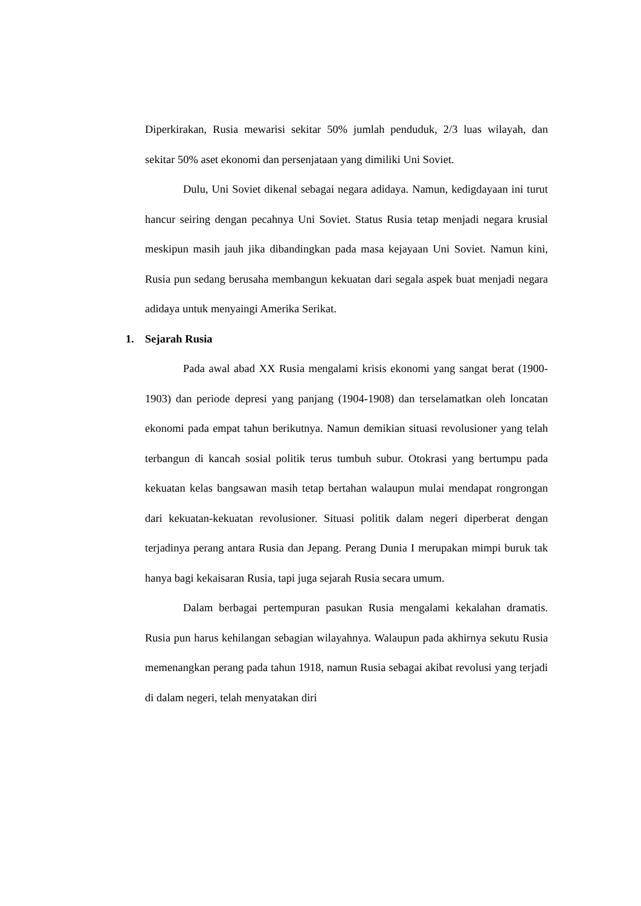Diperkirakan, Rusia mewarisi sekitar 50% jumlah penduduk, 2/3 luas wilayah, dan sekitar 50% aset ekonomi dan persenjataan yang dimiliki Uni Soviet.
Dulu, Uni Soviet dikenal sebagai negara adidaya. Namun, kedigdayaan ini turut hancur seiring dengan pecahnya Uni Soviet. Status Rusia tetap menjadi negara krusial meskipun masih jauh jika dibandingkan pada masa kejayaan Uni Soviet. Namun kini, Rusia pun sedang berusaha membangun kekuatan dari segala aspek buat menjadi negara adidaya untuk menyaingi Amerika Serikat.
1. Sejarah Rusia
Pada awal abad XX Rusia mengalami krisis ekonomi yang sangat berat (1900-1903) dan periode depresi yang panjang (1904-1908) dan terselamatkan oleh loncatan ekonomi pada empat tahun berikutnya. Namun demikian situasi revolusioner yang telah terbangun di kancah sosial politik terus tumbuh subur. Otokrasi yang bertumpu pada kekuatan kelas bangsawan masih tetap bertahan walaupun mulai mendapat rongrongan dari kekuatan-kekuatan revolusioner. Situasi politik dalam negeri diperberat dengan terjadinya perang antara Rusia dan Jepang. Perang Dunia I merupakan mimpi buruk tak hanya bagi kekaisaran Rusia, tapi juga sejarah Rusia secara umum.
Dalam berbagai pertempuran pasukan Rusia mengalami kekalahan dramatis. Rusia pun harus kehilangan sebagian wilayahnya. Walaupun pada akhirnya sekutu Rusia memenangkan perang pada tahun 1918, namun Rusia sebagai akibat revolusi yang terjadi di dalam negeri, telah menyatakan diri